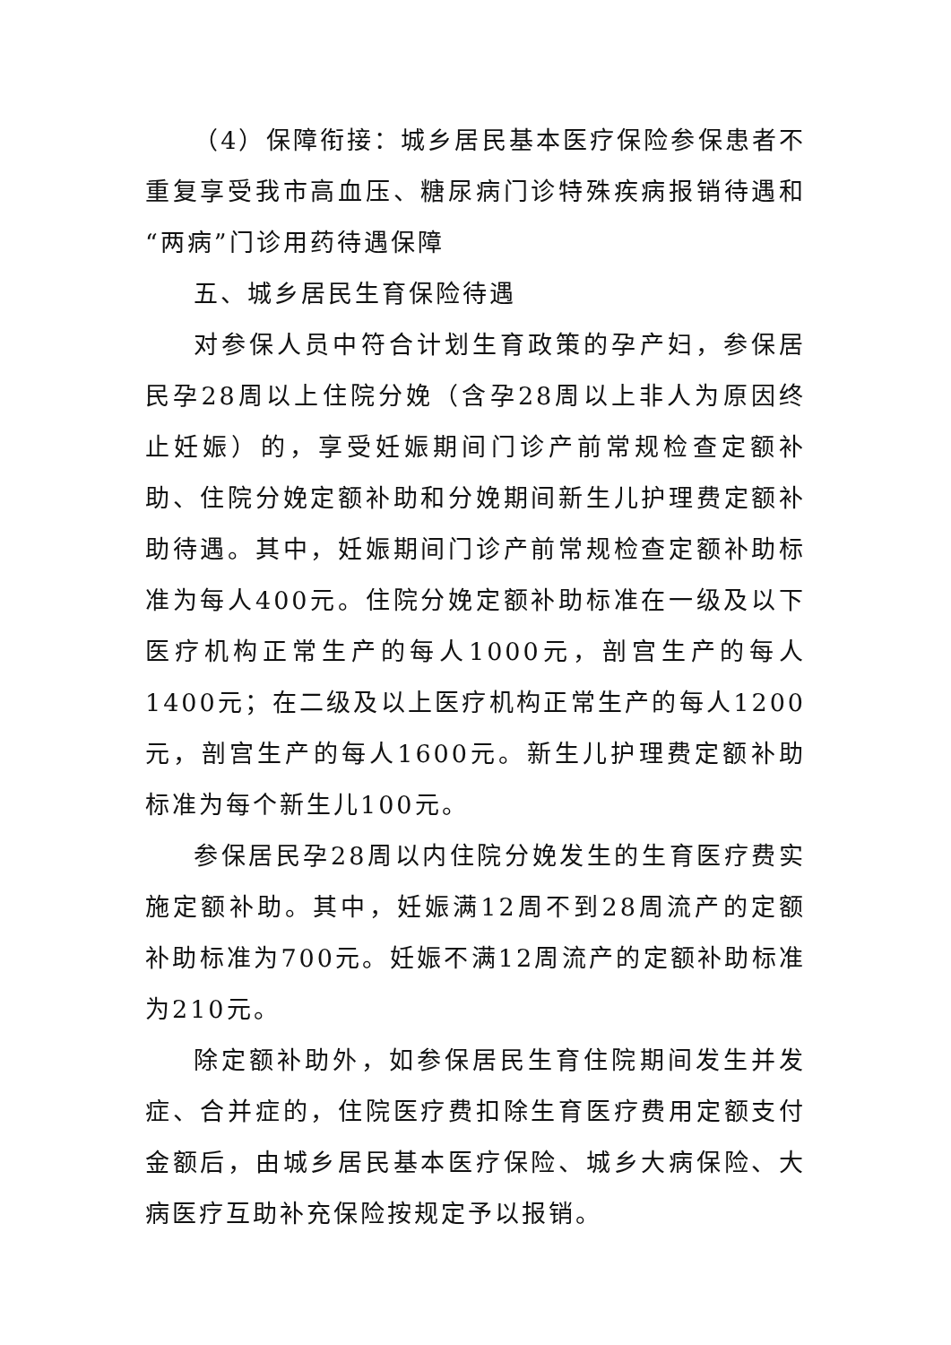（4）保障衔接：城乡居民基本医疗保险参保患者不重复享受我市高血压、糖尿病门诊特殊疾病报销待遇和“两病”门诊用药待遇保障
五、城乡居民生育保险待遇
对参保人员中符合计划生育政策的孕产妇，参保居民孕28周以上住院分娩（含孕28周以上非人为原因终止妊娠）的，享受妊娠期间门诊产前常规检查定额补助、住院分娩定额补助和分娩期间新生儿护理费定额补助待遇。其中，妊娠期间门诊产前常规检查定额补助标准为每人400元。住院分娩定额补助标准在一级及以下医疗机构正常生产的每人1000元，剖宫生产的每人1400元；在二级及以上医疗机构正常生产的每人1200元，剖宫生产的每人1600元。新生儿护理费定额补助标准为每个新生儿100元。
参保居民孕28周以内住院分娩发生的生育医疗费实施定额补助。其中，妊娠满12周不到28周流产的定额补助标准为700元。妊娠不满12周流产的定额补助标准为210元。
除定额补助外，如参保居民生育住院期间发生并发症、合并症的，住院医疗费扣除生育医疗费用定额支付金额后，由城乡居民基本医疗保险、城乡大病保险、大病医疗互助补充保险按规定予以报销。